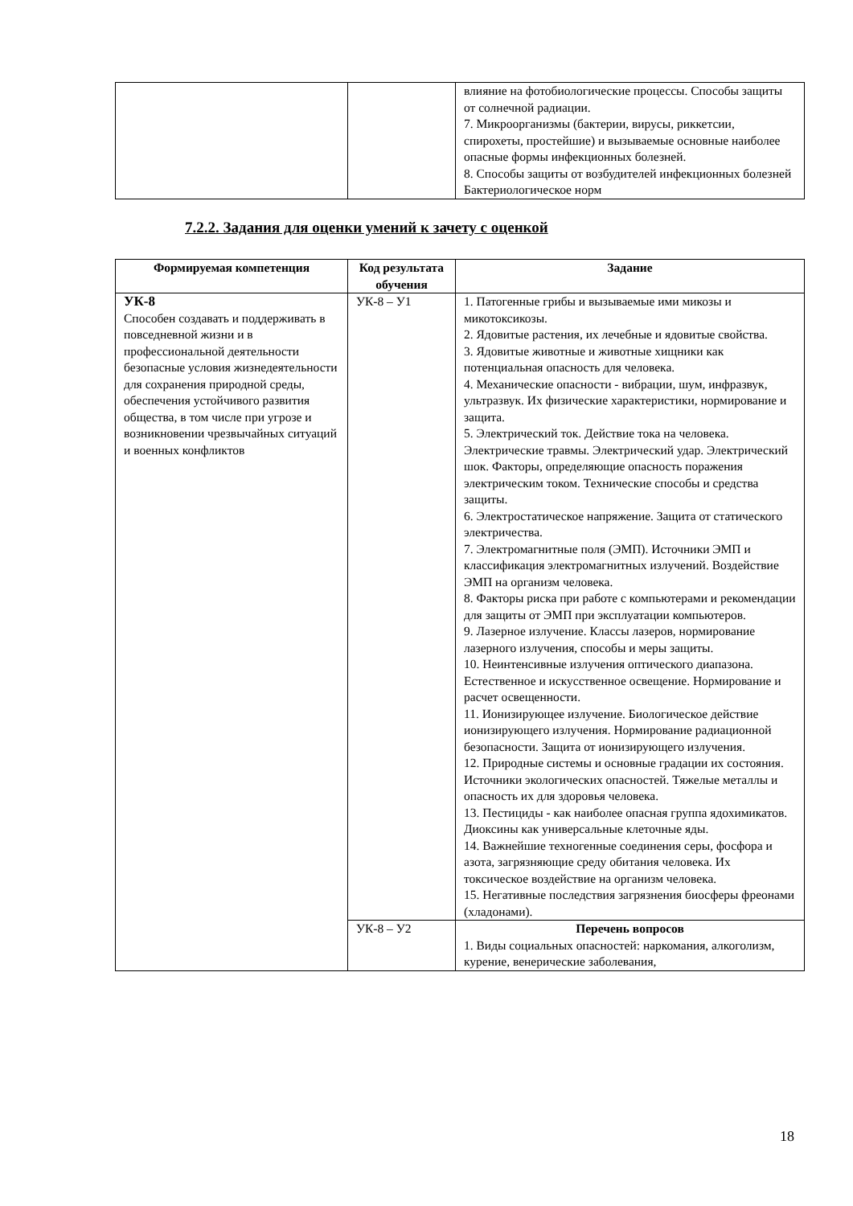| | | влияние на фотобиологические процессы. Способы защиты от солнечной радиации. 7. Микроорганизмы (бактерии, вирусы, риккетсии, спирохеты, простейшие) и вызываемые основные наиболее опасные формы инфекционных болезней. 8. Способы защиты от возбудителей инфекционных болезней Бактериологическое норм |
7.2.2. Задания для оценки умений к зачету с оценкой
| Формируемая компетенция | Код результата обучения | Задание |
| --- | --- | --- |
| УК-8 Способен создавать и поддерживать в повседневной жизни и в профессиональной деятельности безопасные условия жизнедеятельности для сохранения природной среды, обеспечения устойчивого развития общества, в том числе при угрозе и возникновении чрезвычайных ситуаций и военных конфликтов | УК-8 – У1 | 1. Патогенные грибы и вызываемые ими микозы и микотоксикозы. 2. Ядовитые растения, их лечебные и ядовитые свойства. 3. Ядовитые животные и животные хищники как потенциальная опасность для человека. 4. Механические опасности - вибрации, шум, инфразвук, ультразвук. Их физические характеристики, нормирование и защита. 5. Электрический ток. Действие тока на человека. Электрические травмы. Электрический удар. Электрический шок. Факторы, определяющие опасность поражения электрическим током. Технические способы и средства защиты. 6. Электростатическое напряжение. Защита от статического электричества. 7. Электромагнитные поля (ЭМП). Источники ЭМП и классификация электромагнитных излучений. Воздействие ЭМП на организм человека. 8. Факторы риска при работе с компьютерами и рекомендации для защиты от ЭМП при эксплуатации компьютеров. 9. Лазерное излучение. Классы лазеров, нормирование лазерного излучения, способы и меры защиты. 10. Неинтенсивные излучения оптического диапазона. Естественное и искусственное освещение. Нормирование и расчет освещенности. 11. Ионизирующее излучение. Биологическое действие ионизирующего излучения. Нормирование радиационной безопасности. Защита от ионизирующего излучения. 12. Природные системы и основные градации их состояния. Источники экологических опасностей. Тяжелые металлы и опасность их для здоровья человека. 13. Пестициды - как наиболее опасная группа ядохимикатов. Диоксины как универсальные клеточные яды. 14. Важнейшие техногенные соединения серы, фосфора и азота, загрязняющие среду обитания человека. Их токсическое воздействие на организм человека. 15. Негативные последствия загрязнения биосферы фреонами (хладонами). |
| | УК-8 – У2 | Перечень вопросов 1. Виды социальных опасностей: наркомания, алкоголизм, курение, венерические заболевания, |
18